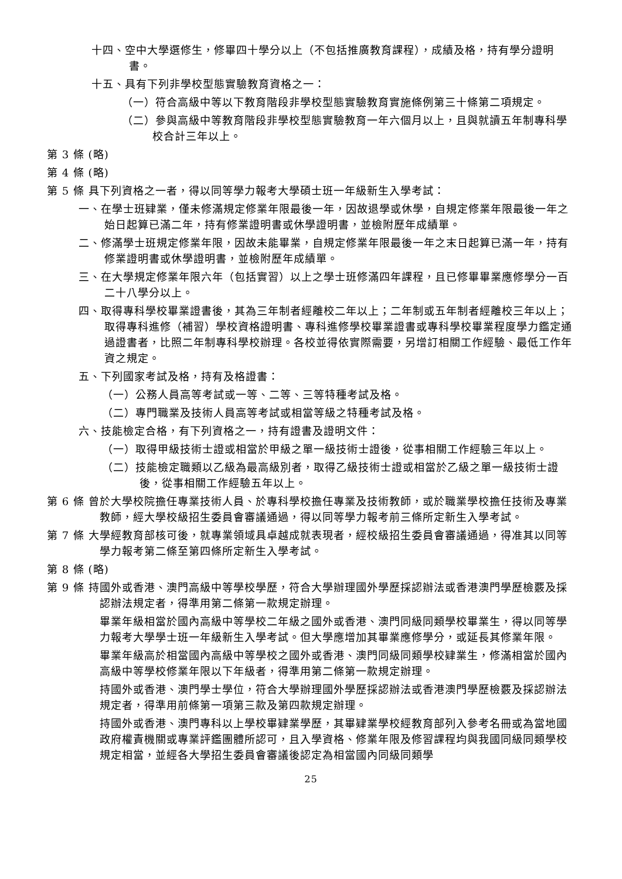十四、空中大學選修生，修畢四十學分以上（不包括推廣教育課程），成績及格，持有學分證明書。
十五、具有下列非學校型態實驗教育資格之一：
（一）符合高級中等以下教育階段非學校型態實驗教育實施條例第三十條第二項規定。
（二）參與高級中等教育階段非學校型態實驗教育一年六個月以上，且與就讀五年制專科學校合計三年以上。
第 3 條 (略)
第 4 條 (略)
第 5 條 具下列資格之一者，得以同等學力報考大學碩士班一年級新生入學考試：
一、在學士班肄業，僅未修滿規定修業年限最後一年，因故退學或休學，自規定修業年限最後一年之始日起算已滿二年，持有修業證明書或休學證明書，並檢附歷年成績單。
二、修滿學士班規定修業年限，因故未能畢業，自規定修業年限最後一年之末日起算已滿一年，持有修業證明書或休學證明書，並檢附歷年成績單。
三、在大學規定修業年限六年（包括實習）以上之學士班修滿四年課程，且已修畢畢業應修學分一百二十八學分以上。
四、取得專科學校畢業證書後，其為三年制者經離校二年以上；二年制或五年制者經離校三年以上；取得專科進修（補習）學校資格證明書、專科進修學校畢業證書或專科學校畢業程度學力鑑定通過證書者，比照二年制專科學校辦理。各校並得依實際需要，另增訂相關工作經驗、最低工作年資之規定。
五、下列國家考試及格，持有及格證書：
（一）公務人員高等考試或一等、二等、三等特種考試及格。
（二）專門職業及技術人員高等考試或相當等級之特種考試及格。
六、技能檢定合格，有下列資格之一，持有證書及證明文件：
（一）取得甲級技術士證或相當於甲級之單一級技術士證後，從事相關工作經驗三年以上。
（二）技能檢定職類以乙級為最高級別者，取得乙級技術士證或相當於乙級之單一級技術士證後，從事相關工作經驗五年以上。
第 6 條 曾於大學校院擔任專業技術人員、於專科學校擔任專業及技術教師，或於職業學校擔任技術及專業教師，經大學校級招生委員會審議通過，得以同等學力報考前三條所定新生入學考試。
第 7 條 大學經教育部核可後，就專業領域具卓越成就表現者，經校級招生委員會審議通過，得准其以同等學力報考第二條至第四條所定新生入學考試。
第 8 條 (略)
第 9 條 持國外或香港、澳門高級中等學校學歷，符合大學辦理國外學歷採認辦法或香港澳門學歷檢覈及採認辦法規定者，得準用第二條第一款規定辦理。
畢業年級相當於國內高級中等學校二年級之國外或香港、澳門同級同類學校畢業生，得以同等學力報考大學學士班一年級新生入學考試。但大學應增加其畢業應修學分，或延長其修業年限。
畢業年級高於相當國內高級中等學校之國外或香港、澳門同級同類學校肄業生，修滿相當於國內高級中等學校修業年限以下年級者，得準用第二條第一款規定辦理。
持國外或香港、澳門學士學位，符合大學辦理國外學歷採認辦法或香港澳門學歷檢覈及採認辦法規定者，得準用前條第一項第三款及第四款規定辦理。
持國外或香港、澳門專科以上學校畢肄業學歷，其畢肄業學校經教育部列入參考名冊或為當地國政府權責機關或專業評鑑團體所認可，且入學資格、修業年限及修習課程均與我國同級同類學校規定相當，並經各大學招生委員會審議後認定為相當國內同級同類學
25